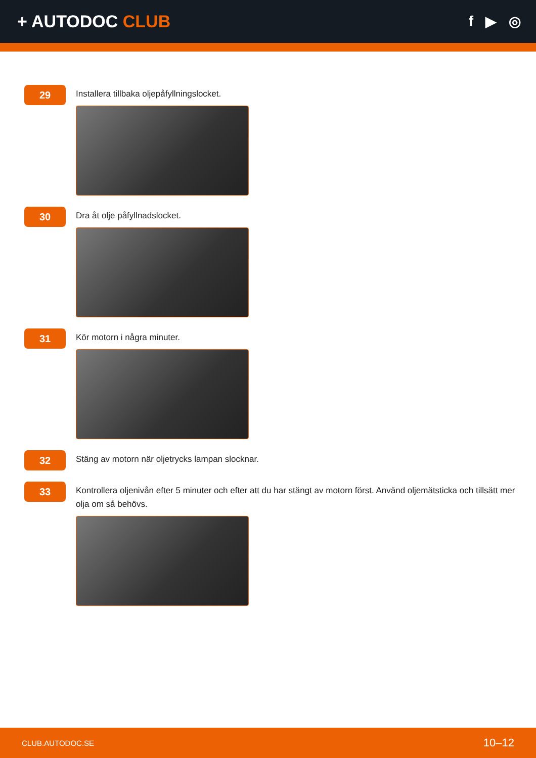+ AUTODOC CLUB
f ▶ ◎
29
Installera tillbaka oljepåfyllningslocket.
30
Dra åt olje påfyllnadslocket.
31
Kör motorn i några minuter.
32
Stäng av motorn när oljetrycks lampan slocknar.
33
Kontrollera oljenivån efter 5 minuter och efter att du har stängt av motorn först. Använd oljemätsticka och tillsätt mer olja om så behövs.
CLUB.AUTODOC.SE 10–12